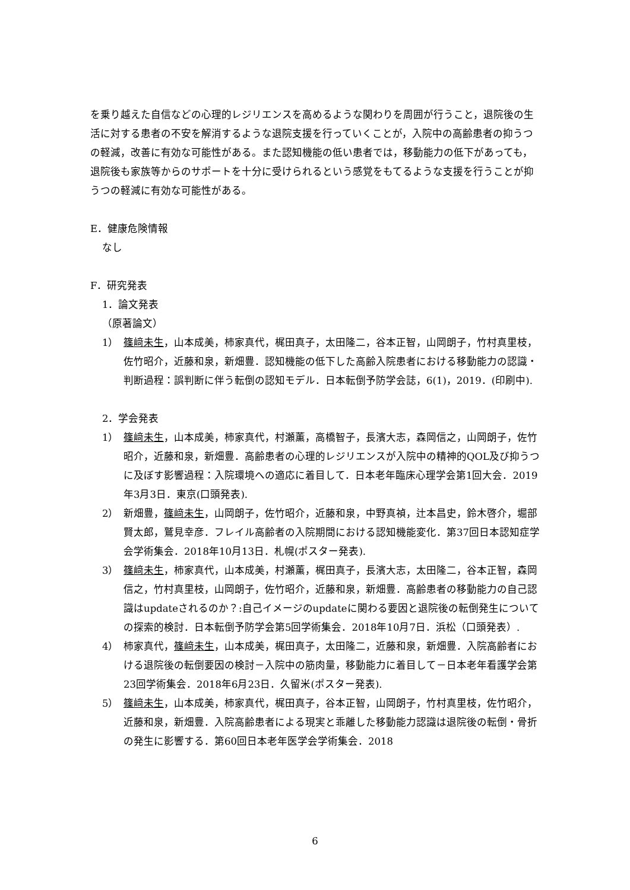を乗り越えた自信などの心理的レジリエンスを高めるような関わりを周囲が行うこと，退院後の生活に対する患者の不安を解消するような退院支援を行っていくことが，入院中の高齢患者の抑うつの軽減，改善に有効な可能性がある。また認知機能の低い患者では，移動能力の低下があっても，退院後も家族等からのサポートを十分に受けられるという感覚をもてるような支援を行うことが抑うつの軽減に有効な可能性がある。
E．健康危険情報
なし
F．研究発表
1．論文発表
（原著論文）
1） 篠﨑未生，山本成美，柿家真代，梶田真子，太田隆二，谷本正智，山岡朗子，竹村真里枝，佐竹昭介，近藤和泉，新畑豊．認知機能の低下した高齢入院患者における移動能力の認識・判断過程：誤判断に伴う転倒の認知モデル．日本転倒予防学会誌，6(1)，2019．(印刷中).
2．学会発表
1） 篠﨑未生，山本成美，柿家真代，村瀬薫，高橋智子，長濱大志，森岡信之，山岡朗子，佐竹昭介，近藤和泉，新畑豊．高齢患者の心理的レジリエンスが入院中の精神的QOL及び抑うつに及ぼす影響過程：入院環境への適応に着目して．日本老年臨床心理学会第1回大会．2019年3月3日．東京(口頭発表).
2） 新畑豊，篠﨑未生，山岡朗子，佐竹昭介，近藤和泉，中野真禎，辻本昌史，鈴木啓介，堀部賢太郎，鷲見幸彦．フレイル高齢者の入院期間における認知機能変化．第37回日本認知症学会学術集会．2018年10月13日．札幌(ポスター発表).
3） 篠﨑未生，柿家真代，山本成美，村瀬薫，梶田真子，長濱大志，太田隆二，谷本正智，森岡信之，竹村真里枝，山岡朗子，佐竹昭介，近藤和泉，新畑豊．高齢患者の移動能力の自己認識はupdateされるのか？:自己イメージのupdateに関わる要因と退院後の転倒発生についての探索的検討．日本転倒予防学会第5回学術集会．2018年10月7日．浜松（口頭発表）.
4） 柿家真代，篠﨑未生，山本成美，梶田真子，太田隆二，近藤和泉，新畑豊．入院高齢者における退院後の転倒要因の検討－入院中の筋肉量，移動能力に着目して－日本老年看護学会第23回学術集会．2018年6月23日．久留米(ポスター発表).
5） 篠﨑未生，山本成美，柿家真代，梶田真子，谷本正智，山岡朗子，竹村真里枝，佐竹昭介，近藤和泉，新畑豊．入院高齢患者による現実と乖離した移動能力認識は退院後の転倒・骨折の発生に影響する．第60回日本老年医学会学術集会．2018
6